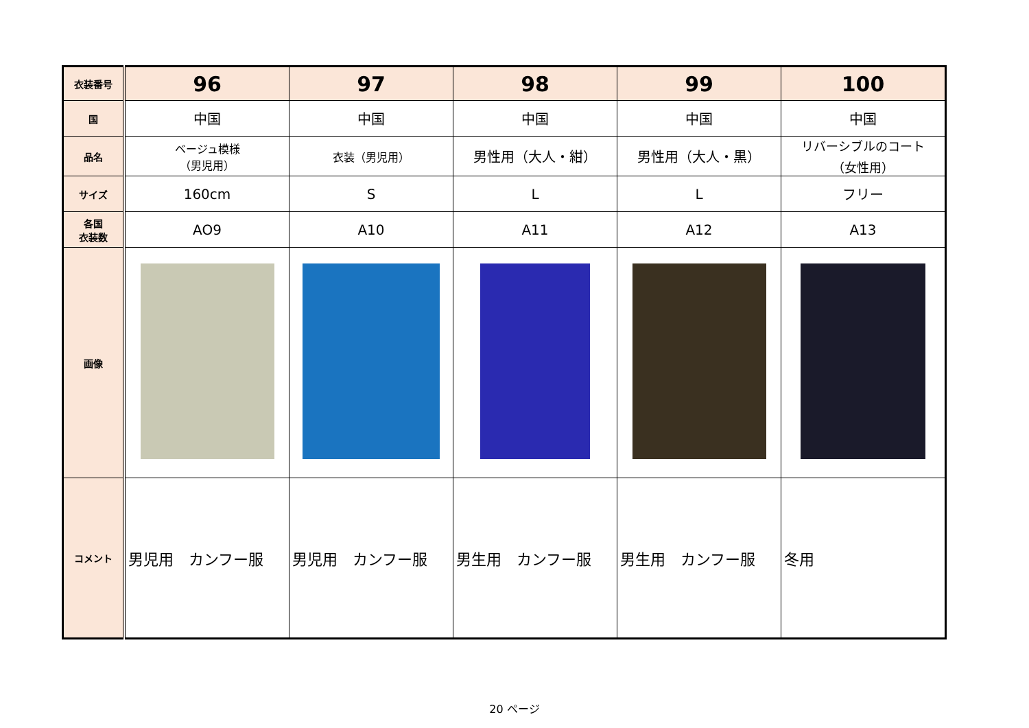| 衣装番号 | 96 | 97 | 98 | 99 | 100 |
| 国 | 中国 | 中国 | 中国 | 中国 | 中国 |
| 品名 | ベージュ模様 （男児用） | 衣装（男児用） | 男性用（大人・紺） | 男性用（大人・黒） | リバーシブルのコート （女性用） |
| サイズ | 160cm | S | L | L | フリー |
| 各国 衣装数 | AO9 | A10 | A11 | A12 | A13 |
| 画像 | | | | | |
| コメント | 男児用 カンフー服 | 男児用 カンフー服 | 男生用 カンフー服 | 男生用 カンフー服 | 冬用 |
20 ページ